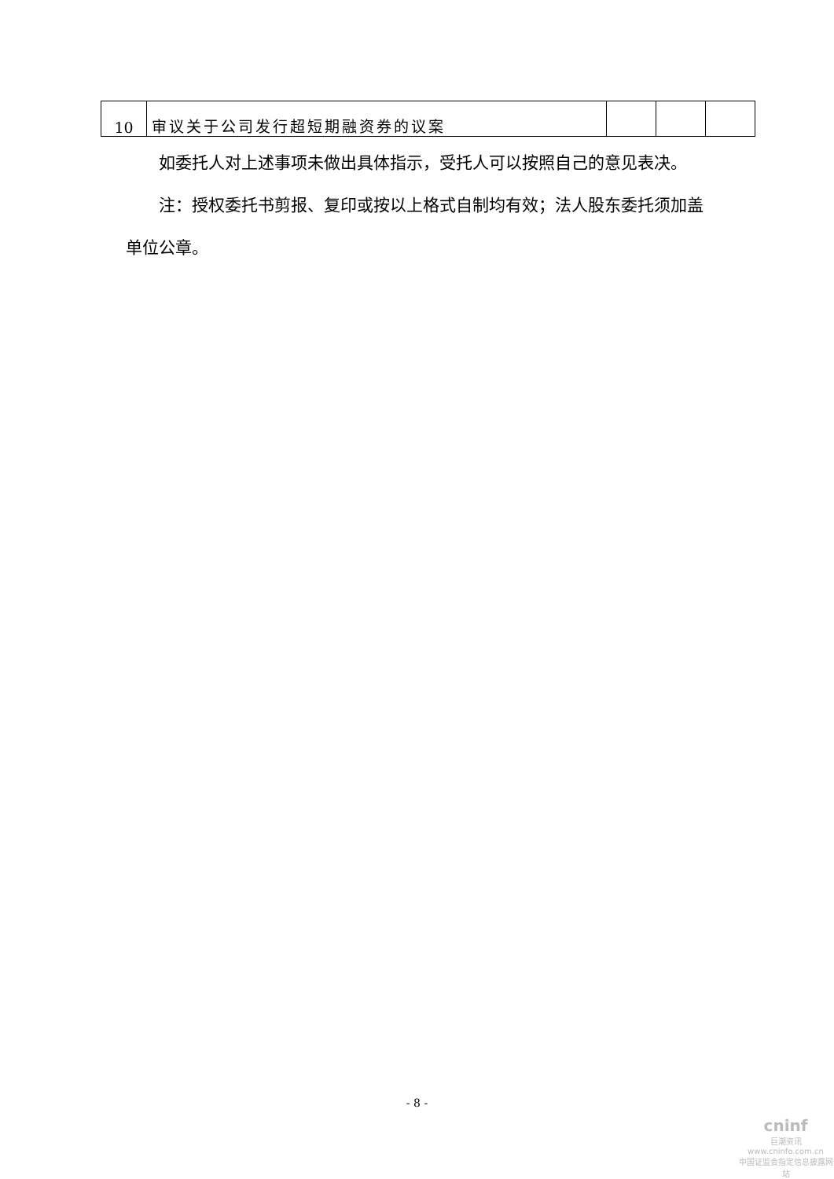| 10 | 审议关于公司发行超短期融资券的议案 | | | |
如委托人对上述事项未做出具体指示，受托人可以按照自己的意见表决。
注：授权委托书剪报、复印或按以上格式自制均有效；法人股东委托须加盖单位公章。
- 8 -
cninf
巨潮资讯
www.cninfo.com.cn
中国证监会指定信息披露网站